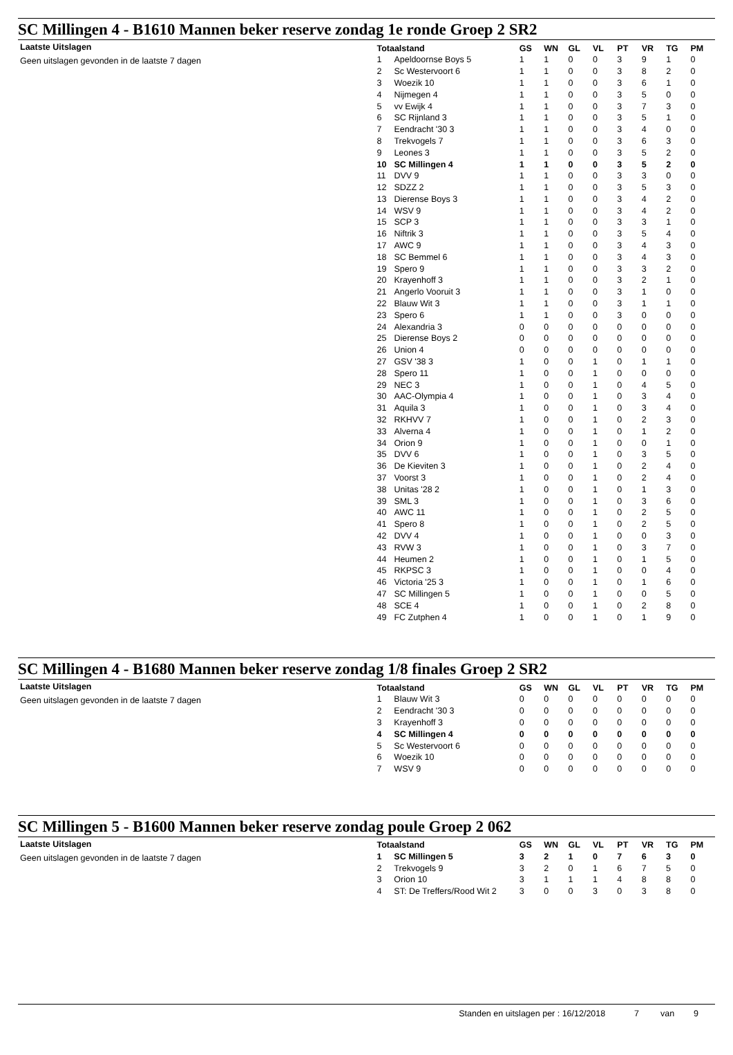SC Millingen 4 - B1610 Mannen beker reserve zondag 1e ronde Groep 2 SR2
Laatste Uitslagen
Geen uitslagen gevonden in de laatste 7 dagen
| Totaalstand | | GS | WN | GL | VL | PT | VR | TG | PM |
| --- | --- | --- | --- | --- | --- | --- | --- | --- | --- |
| 1 | Apeldoornse Boys 5 | 1 | 1 | 0 | 0 | 3 | 9 | 1 | 0 |
| 2 | Sc Westervoort 6 | 1 | 1 | 0 | 0 | 3 | 8 | 2 | 0 |
| 3 | Woezik 10 | 1 | 1 | 0 | 0 | 3 | 6 | 1 | 0 |
| 4 | Nijmegen 4 | 1 | 1 | 0 | 0 | 3 | 5 | 0 | 0 |
| 5 | vv Ewijk 4 | 1 | 1 | 0 | 0 | 3 | 7 | 3 | 0 |
| 6 | SC Rijnland 3 | 1 | 1 | 0 | 0 | 3 | 5 | 1 | 0 |
| 7 | Eendracht '30 3 | 1 | 1 | 0 | 0 | 3 | 4 | 0 | 0 |
| 8 | Trekvogels 7 | 1 | 1 | 0 | 0 | 3 | 6 | 3 | 0 |
| 9 | Leones 3 | 1 | 1 | 0 | 0 | 3 | 5 | 2 | 0 |
| 10 | SC Millingen 4 | 1 | 1 | 0 | 0 | 3 | 5 | 2 | 0 |
| 11 | DVV 9 | 1 | 1 | 0 | 0 | 3 | 3 | 0 | 0 |
| 12 | SDZZ 2 | 1 | 1 | 0 | 0 | 3 | 5 | 3 | 0 |
| 13 | Dierense Boys 3 | 1 | 1 | 0 | 0 | 3 | 4 | 2 | 0 |
| 14 | WSV 9 | 1 | 1 | 0 | 0 | 3 | 4 | 2 | 0 |
| 15 | SCP 3 | 1 | 1 | 0 | 0 | 3 | 3 | 1 | 0 |
| 16 | Niftrik 3 | 1 | 1 | 0 | 0 | 3 | 5 | 4 | 0 |
| 17 | AWC 9 | 1 | 1 | 0 | 0 | 3 | 4 | 3 | 0 |
| 18 | SC Bemmel 6 | 1 | 1 | 0 | 0 | 3 | 4 | 3 | 0 |
| 19 | Spero 9 | 1 | 1 | 0 | 0 | 3 | 3 | 2 | 0 |
| 20 | Krayenhoff 3 | 1 | 1 | 0 | 0 | 3 | 2 | 1 | 0 |
| 21 | Angerlo Vooruit 3 | 1 | 1 | 0 | 0 | 3 | 1 | 0 | 0 |
| 22 | Blauw Wit 3 | 1 | 1 | 0 | 0 | 3 | 1 | 1 | 0 |
| 23 | Spero 6 | 1 | 1 | 0 | 0 | 3 | 0 | 0 | 0 |
| 24 | Alexandria 3 | 0 | 0 | 0 | 0 | 0 | 0 | 0 | 0 |
| 25 | Dierense Boys 2 | 0 | 0 | 0 | 0 | 0 | 0 | 0 | 0 |
| 26 | Union 4 | 0 | 0 | 0 | 0 | 0 | 0 | 0 | 0 |
| 27 | GSV '38 3 | 1 | 0 | 0 | 1 | 0 | 1 | 1 | 0 |
| 28 | Spero 11 | 1 | 0 | 0 | 1 | 0 | 0 | 0 | 0 |
| 29 | NEC 3 | 1 | 0 | 0 | 1 | 0 | 4 | 5 | 0 |
| 30 | AAC-Olympia 4 | 1 | 0 | 0 | 1 | 0 | 3 | 4 | 0 |
| 31 | Aquila 3 | 1 | 0 | 0 | 1 | 0 | 3 | 4 | 0 |
| 32 | RKHVV 7 | 1 | 0 | 0 | 1 | 0 | 2 | 3 | 0 |
| 33 | Alverna 4 | 1 | 0 | 0 | 1 | 0 | 1 | 2 | 0 |
| 34 | Orion 9 | 1 | 0 | 0 | 1 | 0 | 0 | 1 | 0 |
| 35 | DVV 6 | 1 | 0 | 0 | 1 | 0 | 3 | 5 | 0 |
| 36 | De Kieviten 3 | 1 | 0 | 0 | 1 | 0 | 2 | 4 | 0 |
| 37 | Voorst 3 | 1 | 0 | 0 | 1 | 0 | 2 | 4 | 0 |
| 38 | Unitas '28 2 | 1 | 0 | 0 | 1 | 0 | 1 | 3 | 0 |
| 39 | SML 3 | 1 | 0 | 0 | 1 | 0 | 3 | 6 | 0 |
| 40 | AWC 11 | 1 | 0 | 0 | 1 | 0 | 2 | 5 | 0 |
| 41 | Spero 8 | 1 | 0 | 0 | 1 | 0 | 2 | 5 | 0 |
| 42 | DVV 4 | 1 | 0 | 0 | 1 | 0 | 0 | 3 | 0 |
| 43 | RVW 3 | 1 | 0 | 0 | 1 | 0 | 3 | 7 | 0 |
| 44 | Heumen 2 | 1 | 0 | 0 | 1 | 0 | 1 | 5 | 0 |
| 45 | RKPSC 3 | 1 | 0 | 0 | 1 | 0 | 0 | 4 | 0 |
| 46 | Victoria '25 3 | 1 | 0 | 0 | 1 | 0 | 1 | 6 | 0 |
| 47 | SC Millingen 5 | 1 | 0 | 0 | 1 | 0 | 0 | 5 | 0 |
| 48 | SCE 4 | 1 | 0 | 0 | 1 | 0 | 2 | 8 | 0 |
| 49 | FC Zutphen 4 | 1 | 0 | 0 | 1 | 0 | 1 | 9 | 0 |
SC Millingen 4 - B1680 Mannen beker reserve zondag 1/8 finales Groep 2 SR2
Laatste Uitslagen
Geen uitslagen gevonden in de laatste 7 dagen
| Totaalstand | | GS | WN | GL | VL | PT | VR | TG | PM |
| --- | --- | --- | --- | --- | --- | --- | --- | --- | --- |
| 1 | Blauw Wit 3 | 0 | 0 | 0 | 0 | 0 | 0 | 0 | 0 |
| 2 | Eendracht '30 3 | 0 | 0 | 0 | 0 | 0 | 0 | 0 | 0 |
| 3 | Krayenhoff 3 | 0 | 0 | 0 | 0 | 0 | 0 | 0 | 0 |
| 4 | SC Millingen 4 | 0 | 0 | 0 | 0 | 0 | 0 | 0 | 0 |
| 5 | Sc Westervoort 6 | 0 | 0 | 0 | 0 | 0 | 0 | 0 | 0 |
| 6 | Woezik 10 | 0 | 0 | 0 | 0 | 0 | 0 | 0 | 0 |
| 7 | WSV 9 | 0 | 0 | 0 | 0 | 0 | 0 | 0 | 0 |
SC Millingen 5 - B1600 Mannen beker reserve zondag poule Groep 2 062
Laatste Uitslagen
Geen uitslagen gevonden in de laatste 7 dagen
| Totaalstand | | GS | WN | GL | VL | PT | VR | TG | PM |
| --- | --- | --- | --- | --- | --- | --- | --- | --- | --- |
| 1 | SC Millingen 5 | 3 | 2 | 1 | 0 | 7 | 6 | 3 | 0 |
| 2 | Trekvogels 9 | 3 | 2 | 0 | 1 | 6 | 7 | 5 | 0 |
| 3 | Orion 10 | 3 | 1 | 1 | 1 | 4 | 8 | 8 | 0 |
| 4 | ST: De Treffers/Rood Wit 2 | 3 | 0 | 0 | 3 | 0 | 3 | 8 | 0 |
Standen en uitslagen per : 16/12/2018 7 van 9